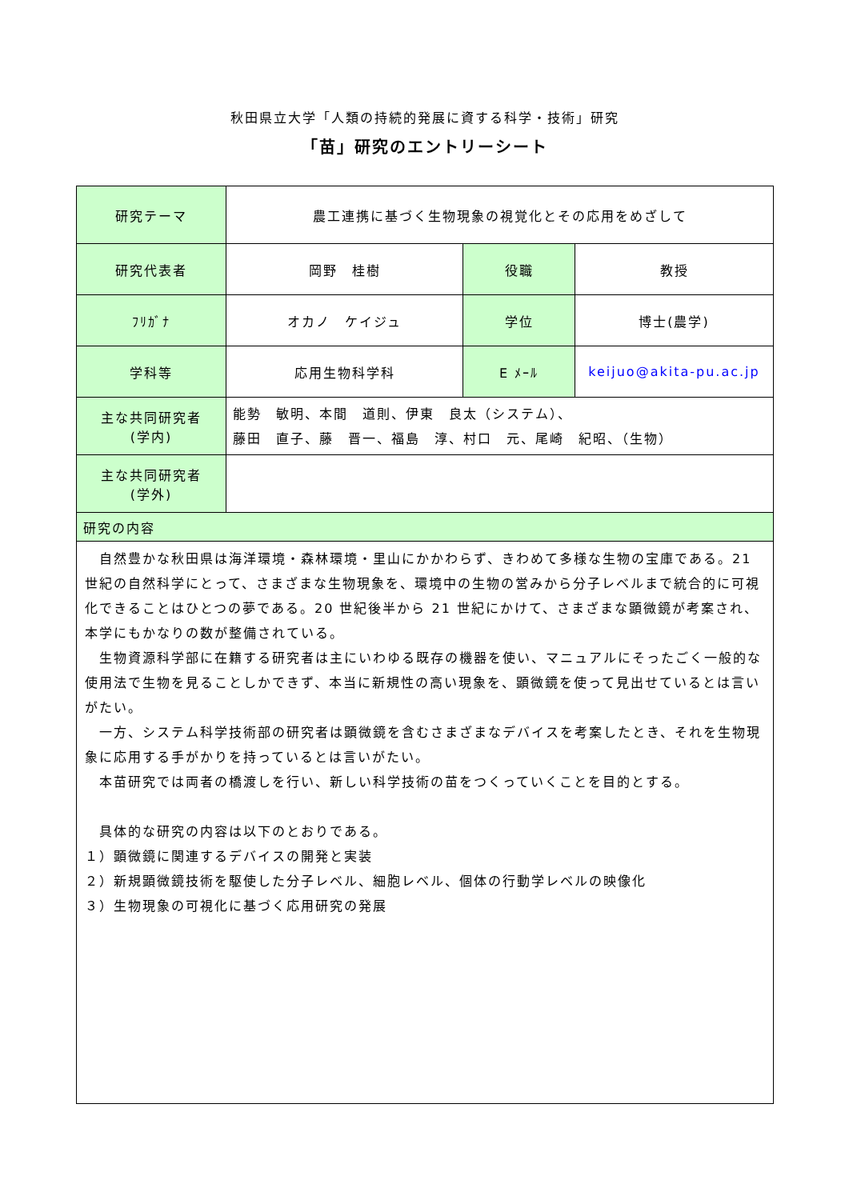秋田県立大学「人類の持続的発展に資する科学・技術」研究
「苗」研究のエントリーシート
| 研究テーマ | 農工連携に基づく生物現象の視覚化とその応用をめざして | | |
| 研究代表者 | 岡野 桂樹 | 役職 | 教授 |
| ﾌﾘｶﾞﾅ | オカノ ケイジュ | 学位 | 博士(農学) |
| 学科等 | 応用生物科学科 | E ﾒｰﾙ | keijuo@akita-pu.ac.jp |
| 主な共同研究者 (学内) | 能勢 敏明、本間 道則、伊東 良太（システム）、 藤田 直子、藤 晋一、福島 淳、村口 元、尾崎 紀昭、（生物） | | |
| 主な共同研究者 (学外) | | | |
| 研究の内容 | | | |
| 自然豊かな秋田県は海洋環境・森林環境・里山にかかわらず、きわめて多様な生物の宝庫である。21 世紀の自然科学にとって、さまざまな生物現象を、環境中の生物の営みから分子レベルまで統合的に可視化できることはひとつの夢である。20 世紀後半から 21 世紀にかけて、さまざまな顕微鏡が考案され、本学にもかなりの数が整備されている。 生物資源科学部に在籍する研究者は主にいわゆる既存の機器を使い、マニュアルにそったごく一般的な使用法で生物を見ることしかできず、本当に新規性の高い現象を、顕微鏡を使って見出せているとは言いがたい。 一方、システム科学技術部の研究者は顕微鏡を含むさまざまなデバイスを考案したとき、それを生物現象に応用する手がかりを持っているとは言いがたい。 本苗研究では両者の橋渡しを行い、新しい科学技術の苗をつくっていくことを目的とする。 具体的な研究の内容は以下のとおりである。 １）顕微鏡に関連するデバイスの開発と実装 ２）新規顕微鏡技術を駆使した分子レベル、細胞レベル、個体の行動学レベルの映像化 ３）生物現象の可視化に基づく応用研究の発展 | | | |